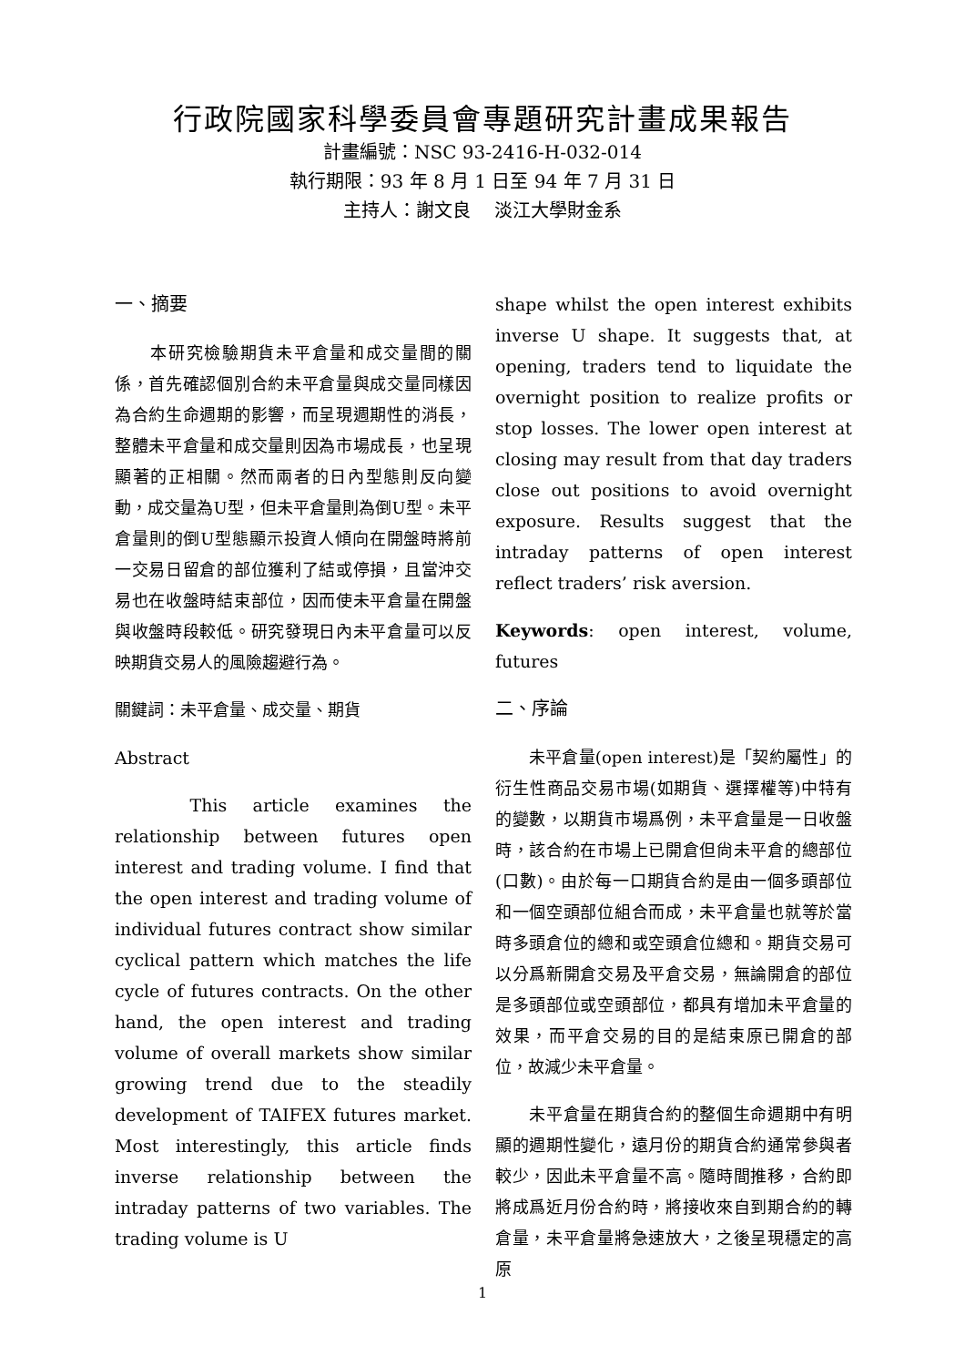行政院國家科學委員會專題研究計畫成果報告
計畫編號：NSC 93-2416-H-032-014
執行期限：93 年 8 月 1 日至 94 年 7 月 31 日
主持人：謝文良　 淡江大學財金系
一、摘要
　　本研究檢驗期貨未平倉量和成交量間的關係，首先確認個別合約未平倉量與成交量同樣因為合約生命週期的影響，而呈現週期性的消長，整體未平倉量和成交量則因為市場成長，也呈現顯著的正相關。然而兩者的日內型態則反向變動，成交量為U型，但未平倉量則為倒U型。未平倉量則的倒U型態顯示投資人傾向在開盤時將前一交易日留倉的部位獲利了結或停損，且當沖交易也在收盤時結束部位，因而使未平倉量在開盤與收盤時段較低。研究發現日內未平倉量可以反映期貨交易人的風險趨避行為。
關鍵詞：未平倉量、成交量、期貨
Abstract
　　This article examines the relationship between futures open interest and trading volume. I find that the open interest and trading volume of individual futures contract show similar cyclical pattern which matches the life cycle of futures contracts. On the other hand, the open interest and trading volume of overall markets show similar growing trend due to the steadily development of TAIFEX futures market. Most interestingly, this article finds inverse relationship between the intraday patterns of two variables. The trading volume is U
shape whilst the open interest exhibits inverse U shape. It suggests that, at opening, traders tend to liquidate the overnight position to realize profits or stop losses. The lower open interest at closing may result from that day traders close out positions to avoid overnight exposure. Results suggest that the intraday patterns of open interest reflect traders’ risk aversion.
Keywords: open interest, volume, futures
二、序論
　　未平倉量(open interest)是「契約屬性」的衍生性商品交易市場(如期貨、選擇權等)中特有的變數，以期貨市場爲例，未平倉量是一日收盤時，該合約在市場上已開倉但尙未平倉的總部位(口數)。由於每一口期貨合約是由一個多頭部位和一個空頭部位組合而成，未平倉量也就等於當時多頭倉位的總和或空頭倉位總和。期貨交易可以分爲新開倉交易及平倉交易，無論開倉的部位是多頭部位或空頭部位，都具有增加未平倉量的效果，而平倉交易的目的是結束原已開倉的部位，故減少未平倉量。
　　未平倉量在期貨合約的整個生命週期中有明顯的週期性變化，遠月份的期貨合約通常參與者較少，因此未平倉量不高。隨時間推移，合約即將成爲近月份合約時，將接收來自到期合約的轉倉量，未平倉量將急速放大，之後呈現穩定的高原
1